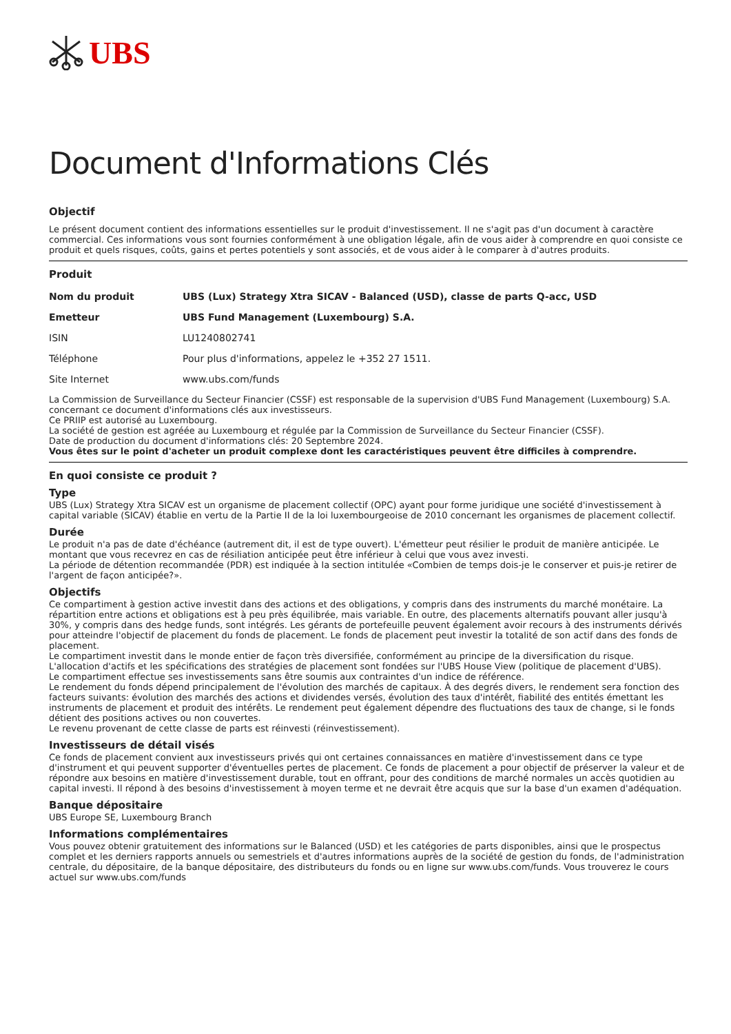UBS
Document d'Informations Clés
Objectif
Le présent document contient des informations essentielles sur le produit d'investissement. Il ne s'agit pas d'un document à caractère commercial. Ces informations vous sont fournies conformément à une obligation légale, afin de vous aider à comprendre en quoi consiste ce produit et quels risques, coûts, gains et pertes potentiels y sont associés, et de vous aider à le comparer à d'autres produits.
Produit
| Nom du produit | UBS (Lux) Strategy Xtra SICAV - Balanced (USD), classe de parts Q-acc, USD |
| Emetteur | UBS Fund Management (Luxembourg) S.A. |
| ISIN | LU1240802741 |
| Téléphone | Pour plus d'informations, appelez le +352 27 1511. |
| Site Internet | www.ubs.com/funds |
La Commission de Surveillance du Secteur Financier (CSSF) est responsable de la supervision d'UBS Fund Management (Luxembourg) S.A. concernant ce document d'informations clés aux investisseurs.
Ce PRIIP est autorisé au Luxembourg.
La société de gestion est agréée au Luxembourg et régulée par la Commission de Surveillance du Secteur Financier (CSSF).
Date de production du document d'informations clés: 20 Septembre 2024.
Vous êtes sur le point d'acheter un produit complexe dont les caractéristiques peuvent être difficiles à comprendre.
En quoi consiste ce produit ?
Type
UBS (Lux) Strategy Xtra SICAV est un organisme de placement collectif (OPC) ayant pour forme juridique une société d'investissement à capital variable (SICAV) établie en vertu de la Partie II de la loi luxembourgeoise de 2010 concernant les organismes de placement collectif.
Durée
Le produit n'a pas de date d'échéance (autrement dit, il est de type ouvert). L'émetteur peut résilier le produit de manière anticipée. Le montant que vous recevrez en cas de résiliation anticipée peut être inférieur à celui que vous avez investi.
La période de détention recommandée (PDR) est indiquée à la section intitulée «Combien de temps dois-je le conserver et puis-je retirer de l'argent de façon anticipée?».
Objectifs
Ce compartiment à gestion active investit dans des actions et des obligations, y compris dans des instruments du marché monétaire. La répartition entre actions et obligations est à peu près équilibrée, mais variable. En outre, des placements alternatifs pouvant aller jusqu'à 30%, y compris dans des hedge funds, sont intégrés. Les gérants de portefeuille peuvent également avoir recours à des instruments dérivés pour atteindre l'objectif de placement du fonds de placement. Le fonds de placement peut investir la totalité de son actif dans des fonds de placement.
Le compartiment investit dans le monde entier de façon très diversifiée, conformément au principe de la diversification du risque. L'allocation d'actifs et les spécifications des stratégies de placement sont fondées sur l'UBS House View (politique de placement d'UBS).
Le compartiment effectue ses investissements sans être soumis aux contraintes d'un indice de référence.
Le rendement du fonds dépend principalement de l'évolution des marchés de capitaux. À des degrés divers, le rendement sera fonction des facteurs suivants: évolution des marchés des actions et dividendes versés, évolution des taux d'intérêt, fiabilité des entités émettant les instruments de placement et produit des intérêts. Le rendement peut également dépendre des fluctuations des taux de change, si le fonds détient des positions actives ou non couvertes.
Le revenu provenant de cette classe de parts est réinvesti (réinvestissement).
Investisseurs de détail visés
Ce fonds de placement convient aux investisseurs privés qui ont certaines connaissances en matière d'investissement dans ce type d'instrument et qui peuvent supporter d'éventuelles pertes de placement. Ce fonds de placement a pour objectif de préserver la valeur et de répondre aux besoins en matière d'investissement durable, tout en offrant, pour des conditions de marché normales un accès quotidien au capital investi. Il répond à des besoins d'investissement à moyen terme et ne devrait être acquis que sur la base d'un examen d'adéquation.
Banque dépositaire
UBS Europe SE, Luxembourg Branch
Informations complémentaires
Vous pouvez obtenir gratuitement des informations sur le Balanced (USD) et les catégories de parts disponibles, ainsi que le prospectus complet et les derniers rapports annuels ou semestriels et d'autres informations auprès de la société de gestion du fonds, de l'administration centrale, du dépositaire, de la banque dépositaire, des distributeurs du fonds ou en ligne sur www.ubs.com/funds. Vous trouverez le cours actuel sur www.ubs.com/funds